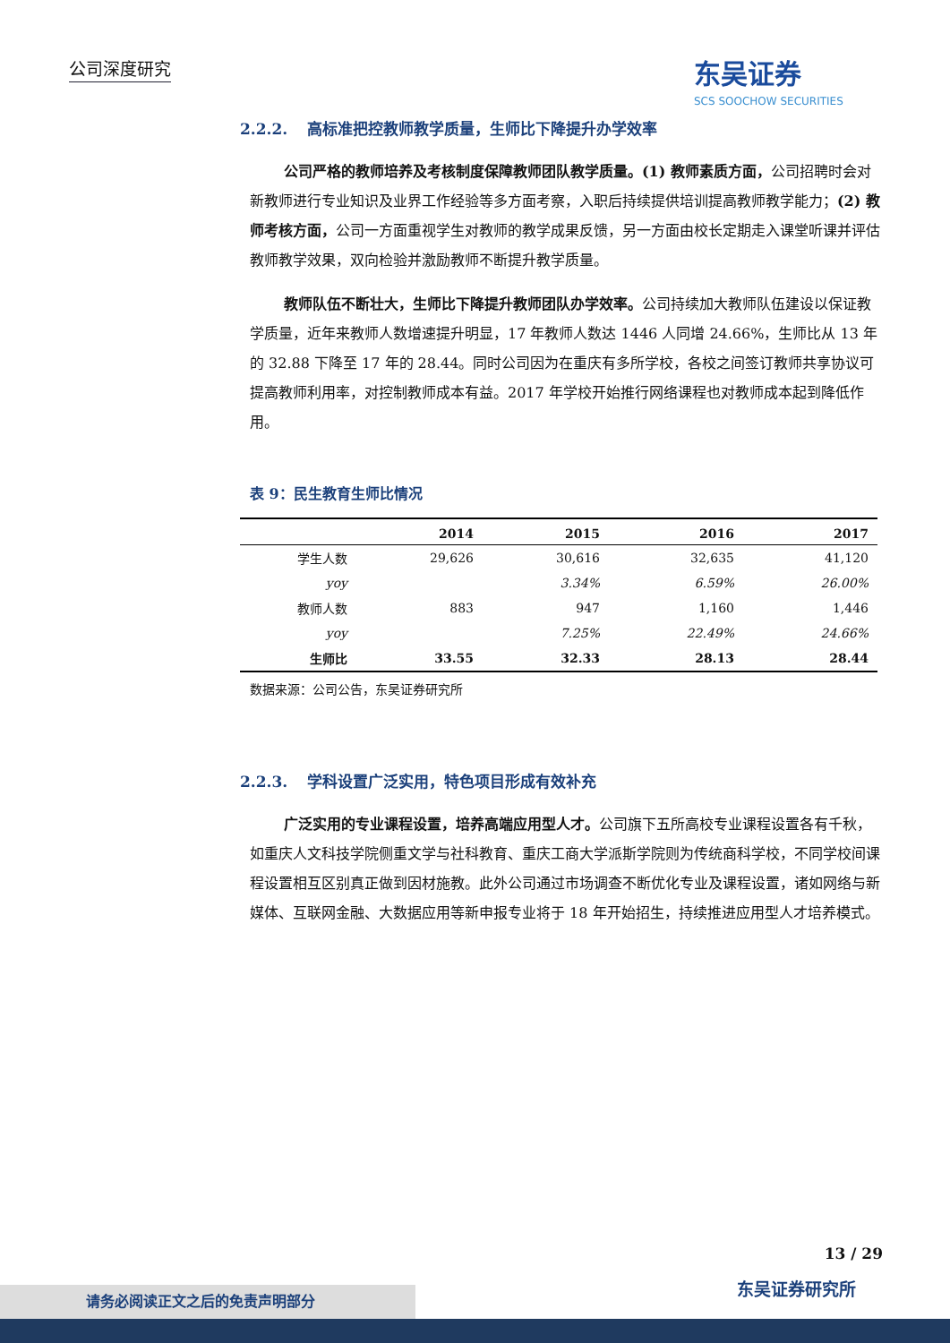公司深度研究 东吴证券
SCS SOOCHOW SECURITIES
2.2.2. 高标准把控教师教学质量，生师比下降提升办学效率
公司严格的教师培养及考核制度保障教师团队教学质量。(1) 教师素质方面，公司招聘时会对新教师进行专业知识及业界工作经验等多方面考察，入职后持续提供培训提高教师教学能力；(2) 教师考核方面，公司一方面重视学生对教师的教学成果反馈，另一方面由校长定期走入课堂听课并评估教师教学效果，双向检验并激励教师不断提升教学质量。
教师队伍不断壮大，生师比下降提升教师团队办学效率。公司持续加大教师队伍建设以保证教学质量，近年来教师人数增速提升明显，17 年教师人数达 1446 人同增 24.66%，生师比从 13 年的 32.88 下降至 17 年的 28.44。同时公司因为在重庆有多所学校，各校之间签订教师共享协议可提高教师利用率，对控制教师成本有益。2017 年学校开始推行网络课程也对教师成本起到降低作用。
表 9：民生教育生师比情况
| | 2014 | 2015 | 2016 | 2017 |
| --- | --- | --- | --- | --- |
| 学生人数 | 29,626 | 30,616 | 32,635 | 41,120 |
| yoy | | 3.34% | 6.59% | 26.00% |
| 教师人数 | 883 | 947 | 1,160 | 1,446 |
| yoy | | 7.25% | 22.49% | 24.66% |
| 生师比 | 33.55 | 32.33 | 28.13 | 28.44 |
数据来源：公司公告，东吴证券研究所
2.2.3. 学科设置广泛实用，特色项目形成有效补充
广泛实用的专业课程设置，培养高端应用型人才。公司旗下五所高校专业课程设置各有千秋，如重庆人文科技学院侧重文学与社科教育、重庆工商大学派斯学院则为传统商科学校，不同学校间课程设置相互区别真正做到因材施教。此外公司通过市场调查不断优化专业及课程设置，诸如网络与新媒体、互联网金融、大数据应用等新申报专业将于 18 年开始招生，持续推进应用型人才培养模式。
13 / 29
东吴证券研究所 请务必阅读正文之后的免责声明部分